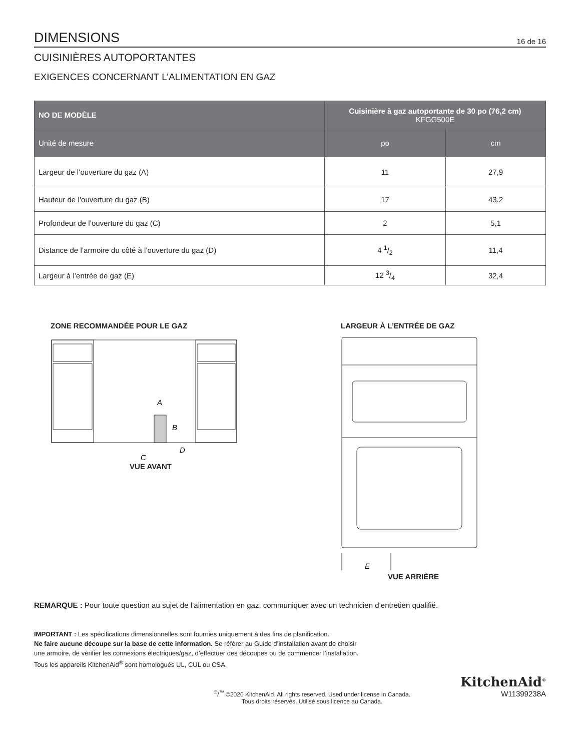DIMENSIONS
16 de 16
CUISINIÈRES AUTOPORTANTES
EXIGENCES CONCERNANT L’ALIMENTATION EN GAZ
| NO DE MODÈLE | Cuisinière à gaz autoportante de 30 po (76,2 cm) KFGG500E | |
| --- | --- | --- |
| Unité de mesure | po | cm |
| Largeur de l’ouverture du gaz (A) | 11 | 27,9 |
| Hauteur de l’ouverture du gaz (B) | 17 | 43.2 |
| Profondeur de l’ouverture du gaz (C) | 2 | 5,1 |
| Distance de l’armoire du côté à l’ouverture du gaz (D) | 4 1/2 | 11,4 |
| Largeur à l’entrée de gaz (E) | 12 3/4 | 32,4 |
ZONE RECOMMANDÉE POUR LE GAZ
A
B
C
D
VUE AVANT
LARGEUR À L’ENTRÉE DE GAZ
E
VUE ARRIÈRE
REMARQUE : Pour toute question au sujet de l’alimentation en gaz, communiquer avec un technicien d’entretien qualifié.
IMPORTANT : Les spécifications dimensionnelles sont fournies uniquement à des fins de planification.
Ne faire aucune découpe sur la base de cette information. Se référer au Guide d’installation avant de choisir
une armoire, de vérifier les connexions électriques/gaz, d’effectuer des découpes ou de commencer l’installation.
Tous les appareils KitchenAid<sup>®</sup> sont homologués UL, CUL ou CSA.
<sup>®</sup>/<sup>™</sup> ©2020 KitchenAid. All rights reserved. Used under license in Canada.
Tous droits réservés. Utilisé sous licence au Canada.
KitchenAid<sup>®</sup>
W11399238A